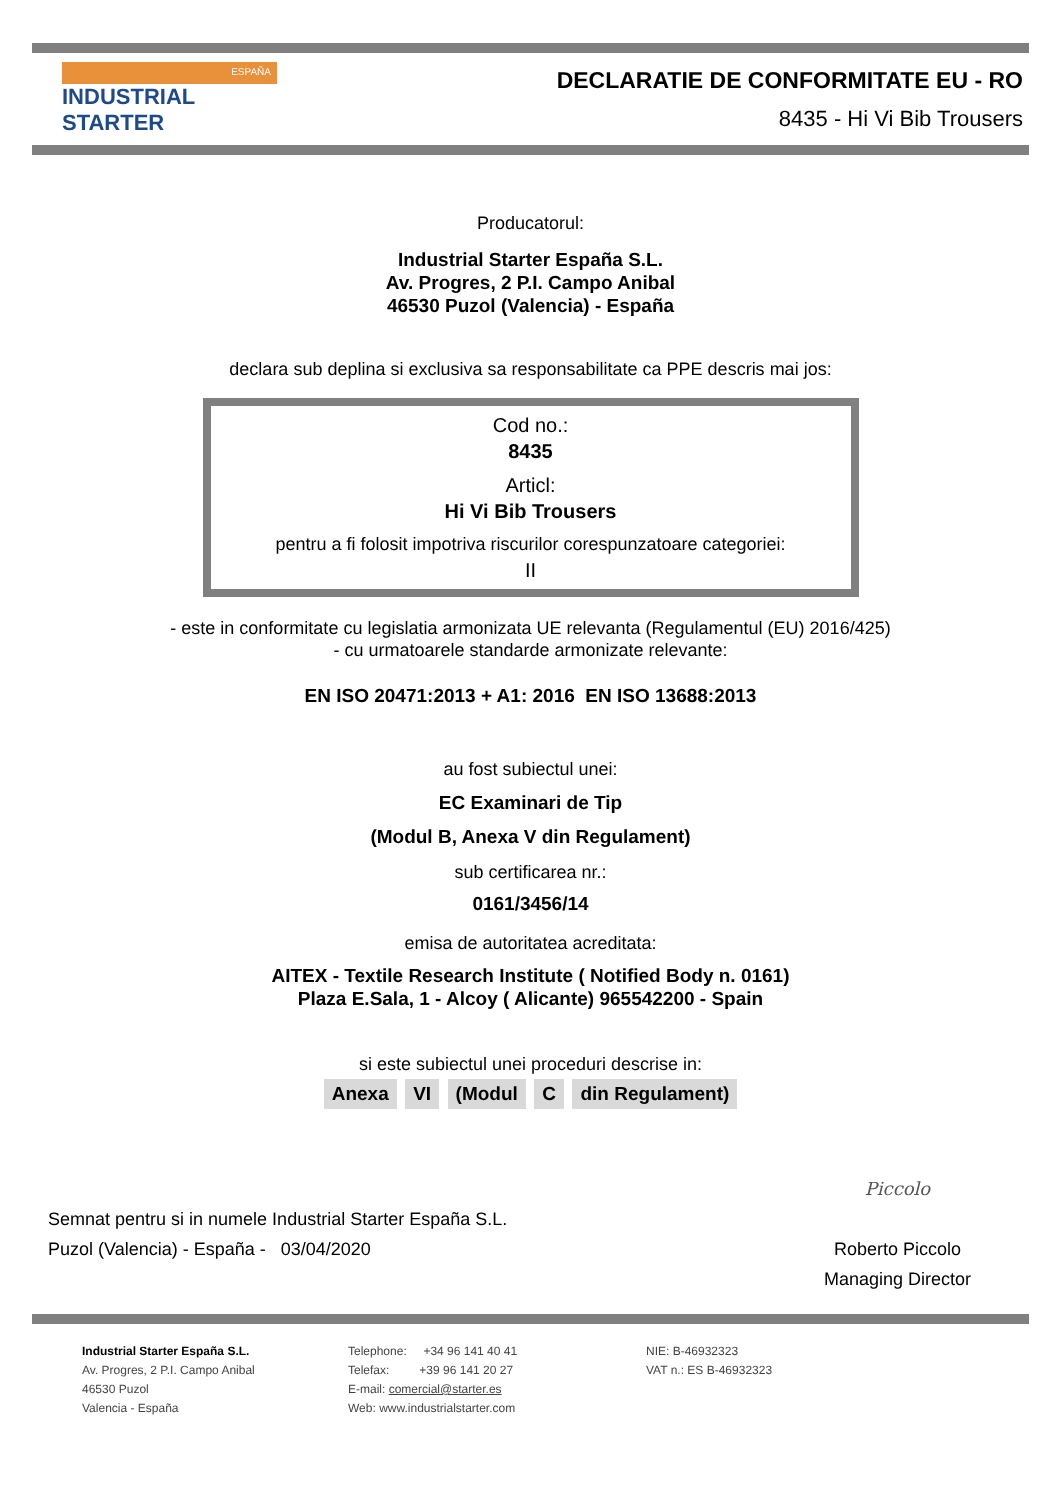ESPAÑA
INDUSTRIAL STARTER
DECLARATIE DE CONFORMITATE EU - RO
8435 - Hi Vi Bib Trousers
Producatorul:
Industrial Starter España S.L.
Av. Progres, 2 P.I. Campo Anibal
46530 Puzol (Valencia) - España
declara sub deplina si exclusiva sa responsabilitate ca PPE descris mai jos:
Cod no.:
8435
Articl:
Hi Vi Bib Trousers
pentru a fi folosit impotriva riscurilor corespunzatoare categoriei:
II
- este in conformitate cu legislatia armonizata UE relevanta (Regulamentul (EU) 2016/425)
- cu urmatoarele standarde armonizate relevante:
EN ISO 20471:2013 + A1: 2016 EN ISO 13688:2013
au fost subiectul unei:
EC Examinari de Tip
(Modul B, Anexa V din Regulament)
sub certificarea nr.:
0161/3456/14
emisa de autoritatea acreditata:
AITEX - Textile Research Institute ( Notified Body n. 0161)
Plaza E.Sala, 1 - Alcoy ( Alicante) 965542200 - Spain
si este subiectul unei proceduri descrise in:
Anexa VI (Modul C din Regulament)
Semnat pentru si in numele Industrial Starter España S.L.
Puzol (Valencia) - España - 03/04/2020
Piccolo
Roberto Piccolo
Managing Director
Industrial Starter España S.L.
Av. Progres, 2 P.I. Campo Anibal
46530 Puzol
Valencia - España
Telephone: +34 96 141 40 41
Telefax: +39 96 141 20 27
E-mail: comercial@starter.es
Web: www.industrialstarter.com
NIE: B-46932323
VAT n.: ES B-46932323